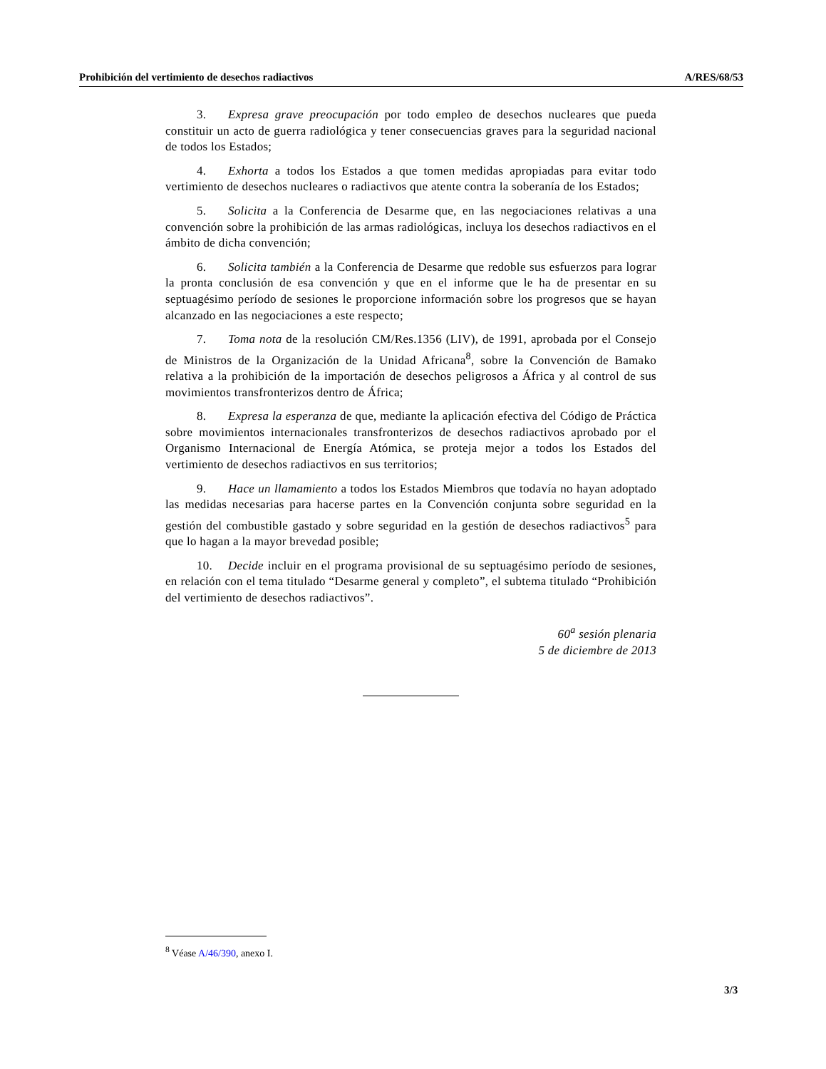Prohibición del vertimiento de desechos radiactivos A/RES/68/53
3. Expresa grave preocupación por todo empleo de desechos nucleares que pueda constituir un acto de guerra radiológica y tener consecuencias graves para la seguridad nacional de todos los Estados;
4. Exhorta a todos los Estados a que tomen medidas apropiadas para evitar todo vertimiento de desechos nucleares o radiactivos que atente contra la soberanía de los Estados;
5. Solicita a la Conferencia de Desarme que, en las negociaciones relativas a una convención sobre la prohibición de las armas radiológicas, incluya los desechos radiactivos en el ámbito de dicha convención;
6. Solicita también a la Conferencia de Desarme que redoble sus esfuerzos para lograr la pronta conclusión de esa convención y que en el informe que le ha de presentar en su septuagésimo período de sesiones le proporcione información sobre los progresos que se hayan alcanzado en las negociaciones a este respecto;
7. Toma nota de la resolución CM/Res.1356 (LIV), de 1991, aprobada por el Consejo de Ministros de la Organización de la Unidad Africana<sup>8</sup>, sobre la Convención de Bamako relativa a la prohibición de la importación de desechos peligrosos a África y al control de sus movimientos transfronterizos dentro de África;
8. Expresa la esperanza de que, mediante la aplicación efectiva del Código de Práctica sobre movimientos internacionales transfronterizos de desechos radiactivos aprobado por el Organismo Internacional de Energía Atómica, se proteja mejor a todos los Estados del vertimiento de desechos radiactivos en sus territorios;
9. Hace un llamamiento a todos los Estados Miembros que todavía no hayan adoptado las medidas necesarias para hacerse partes en la Convención conjunta sobre seguridad en la gestión del combustible gastado y sobre seguridad en la gestión de desechos radiactivos<sup>5</sup> para que lo hagan a la mayor brevedad posible;
10. Decide incluir en el programa provisional de su septuagésimo período de sesiones, en relación con el tema titulado “Desarme general y completo”, el subtema titulado “Prohibición del vertimiento de desechos radiactivos”.
60<sup>a</sup> sesión plenaria
5 de diciembre de 2013
<sup>8</sup> Véase A/46/390, anexo I.
3/3